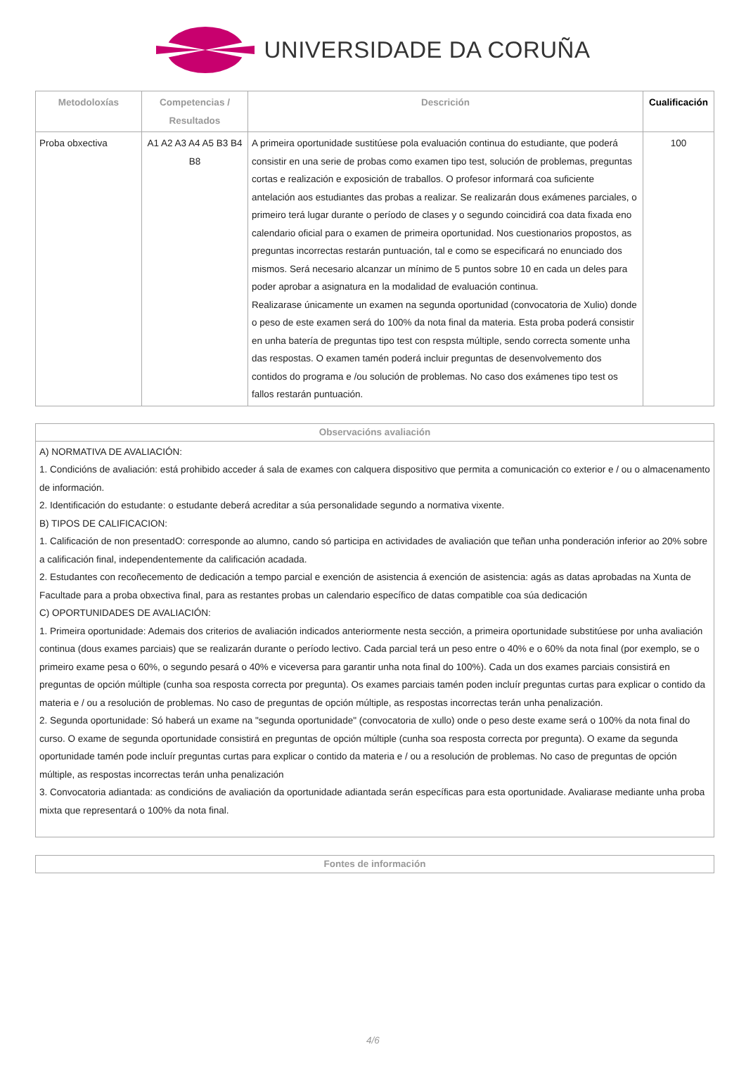UNIVERSIDADE DA CORUÑA
| Metodoloxías | Competencias / Resultados | Descrición | Cualificación |
| --- | --- | --- | --- |
| Proba obxectiva | A1 A2 A3 A4 A5 B3 B4 B8 | A primeira oportunidade sustitúese pola evaluación continua do estudiante, que poderá consistir en una serie de probas como examen tipo test, solución de problemas, preguntas cortas e realización e exposición de traballos. O profesor informará coa suficiente antelación aos estudiantes das probas a realizar. Se realizarán dous exámenes parciales, o primeiro terá lugar durante o período de clases y o segundo coincidirá coa data fixada eno calendario oficial para o examen de primeira oportunidad. Nos cuestionarios propostos, as preguntas incorrectas restarán puntuación, tal e como se especificará no enunciado dos mismos. Será necesario alcanzar un mínimo de 5 puntos sobre 10 en cada un deles para poder aprobar a asignatura en la modalidad de evaluación continua. Realizarase únicamente un examen na segunda oportunidad (convocatoria de Xulio) donde o peso de este examen será do 100% da nota final da materia. Esta proba poderá consistir en unha batería de preguntas tipo test con respsta múltiple, sendo correcta somente unha das respostas. O examen tamén poderá incluir preguntas de desenvolvemento dos contidos do programa e /ou solución de problemas. No caso dos exámenes tipo test os fallos restarán puntuación. | 100 |
Observacións avaliación
A) NORMATIVA DE AVALIACIÓN:
1. Condicións de avaliación: está prohibido acceder á sala de exames con calquera dispositivo que permita a comunicación co exterior e / ou o almacenamento de información.
2. Identificación do estudante: o estudante deberá acreditar a súa personalidade segundo a normativa vixente.
B) TIPOS DE CALIFICACION:
1. Calificación de non presentadO: corresponde ao alumno, cando só participa en actividades de avaliación que teñan unha ponderación inferior ao 20% sobre a calificación final, independentemente da calificación acadada.
2. Estudantes con recoñecemento de dedicación a tempo parcial e exención de asistencia á exención de asistencia: agás as datas aprobadas na Xunta de Facultade para a proba obxectiva final, para as restantes probas un calendario específico de datas compatible coa súa dedicación
C) OPORTUNIDADES DE AVALIACIÓN:
1. Primeira oportunidade: Ademais dos criterios de avaliación indicados anteriormente nesta sección, a primeira oportunidade substitúese por unha avaliación continua (dous exames parciais) que se realizarán durante o período lectivo. Cada parcial terá un peso entre o 40% e o 60% da nota final (por exemplo, se o primeiro exame pesa o 60%, o segundo pesará o 40% e viceversa para garantir unha nota final do 100%). Cada un dos exames parciais consistirá en preguntas de opción múltiple (cunha soa resposta correcta por pregunta). Os exames parciais tamén poden incluír preguntas curtas para explicar o contido da materia e / ou a resolución de problemas. No caso de preguntas de opción múltiple, as respostas incorrectas terán unha penalización.
2. Segunda oportunidade: Só haberá un exame na "segunda oportunidade" (convocatoria de xullo) onde o peso deste exame será o 100% da nota final do curso. O exame de segunda oportunidade consistirá en preguntas de opción múltiple (cunha soa resposta correcta por pregunta). O exame da segunda oportunidade tamén pode incluír preguntas curtas para explicar o contido da materia e / ou a resolución de problemas. No caso de preguntas de opción múltiple, as respostas incorrectas terán unha penalización
3. Convocatoria adiantada: as condicións de avaliación da oportunidade adiantada serán específicas para esta oportunidade. Avaliarase mediante unha proba mixta que representará o 100% da nota final.
Fontes de información
4/6